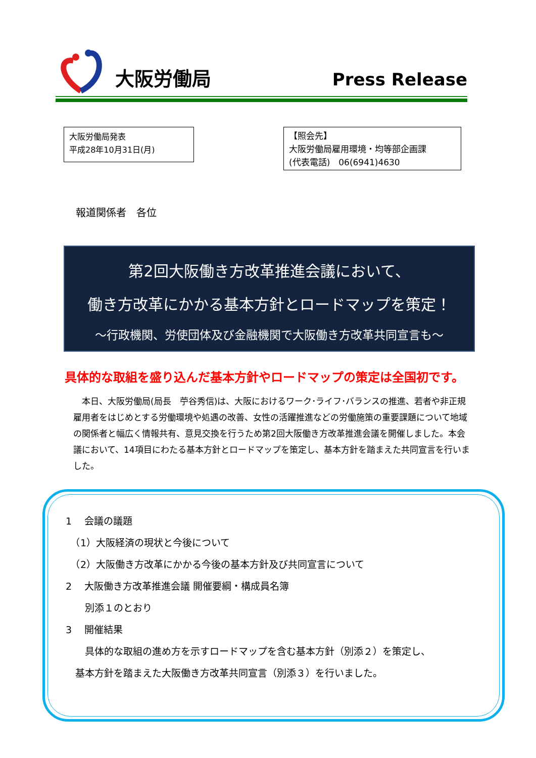大阪労働局 Press Release
大阪労働局発表
平成28年10月31日(月)
【照会先】
大阪労働局雇用環境・均等部企画課
(代表電話)　06(6941)4630
報道関係者　各位
第2回大阪働き方改革推進会議において、
働き方改革にかかる基本方針とロードマップを策定！
～行政機関、労使団体及び金融機関で大阪働き方改革共同宣言も～
具体的な取組を盛り込んだ基本方針やロードマップの策定は全国初です。
　本日、大阪労働局(局長　苧谷秀信)は、大阪におけるワーク･ライフ･バランスの推進、若者や非正規雇用者をはじめとする労働環境や処遇の改善、女性の活躍推進などの労働施策の重要課題について地域の関係者と幅広く情報共有、意見交換を行うため第2回大阪働き方改革推進会議を開催しました。本会議において、14項目にわたる基本方針とロードマップを策定し、基本方針を踏まえた共同宣言を行いました。
1　 会議の議題
　（1）大阪経済の現状と今後について
　（2）大阪働き方改革にかかる今後の基本方針及び共同宣言について
2　 大阪働き方改革推進会議 開催要綱・構成員名簿
　　別添１のとおり
3　 開催結果
　　具体的な取組の進め方を示すロードマップを含む基本方針（別添２）を策定し、
　基本方針を踏まえた大阪働き方改革共同宣言（別添３）を行いました。